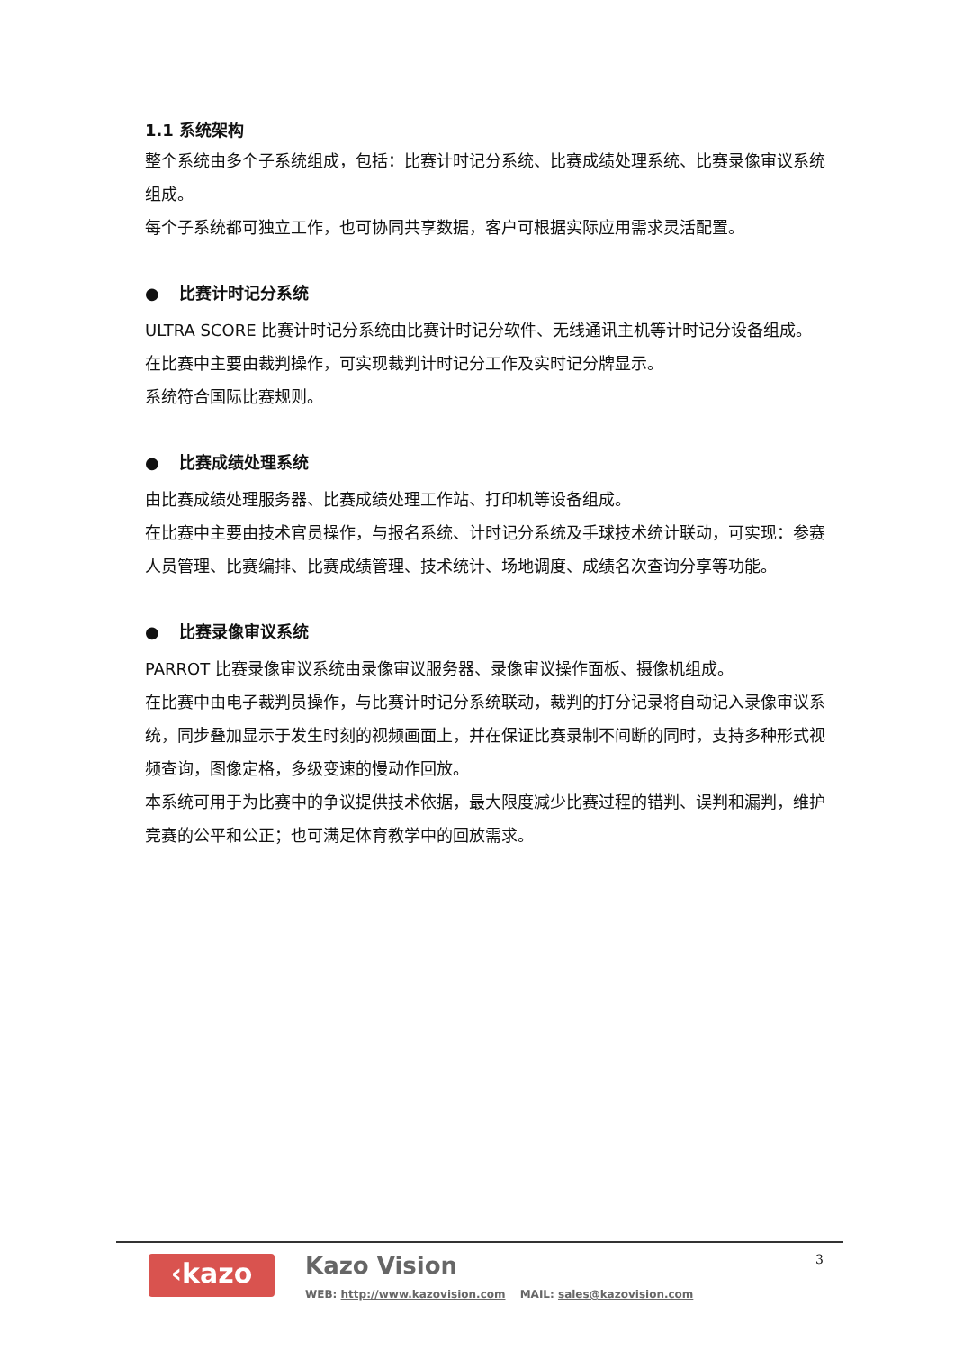1.1 系统架构
整个系统由多个子系统组成，包括：比赛计时记分系统、比赛成绩处理系统、比赛录像审议系统组成。
每个子系统都可独立工作，也可协同共享数据，客户可根据实际应用需求灵活配置。
● 比赛计时记分系统
ULTRA SCORE 比赛计时记分系统由比赛计时记分软件、无线通讯主机等计时记分设备组成。
在比赛中主要由裁判操作，可实现裁判计时记分工作及实时记分牌显示。
系统符合国际比赛规则。
● 比赛成绩处理系统
由比赛成绩处理服务器、比赛成绩处理工作站、打印机等设备组成。
在比赛中主要由技术官员操作，与报名系统、计时记分系统及手球技术统计联动，可实现：参赛人员管理、比赛编排、比赛成绩管理、技术统计、场地调度、成绩名次查询分享等功能。
● 比赛录像审议系统
PARROT 比赛录像审议系统由录像审议服务器、录像审议操作面板、摄像机组成。
在比赛中由电子裁判员操作，与比赛计时记分系统联动，裁判的打分记录将自动记入录像审议系统，同步叠加显示于发生时刻的视频画面上，并在保证比赛录制不间断的同时，支持多种形式视频查询，图像定格，多级变速的慢动作回放。
本系统可用于为比赛中的争议提供技术依据，最大限度减少比赛过程的错判、误判和漏判，维护竞赛的公平和公正；也可满足体育教学中的回放需求。
‹kazo Kazo Vision
WEB: http://www.kazovision.com MAIL: sales@kazovision.com
3